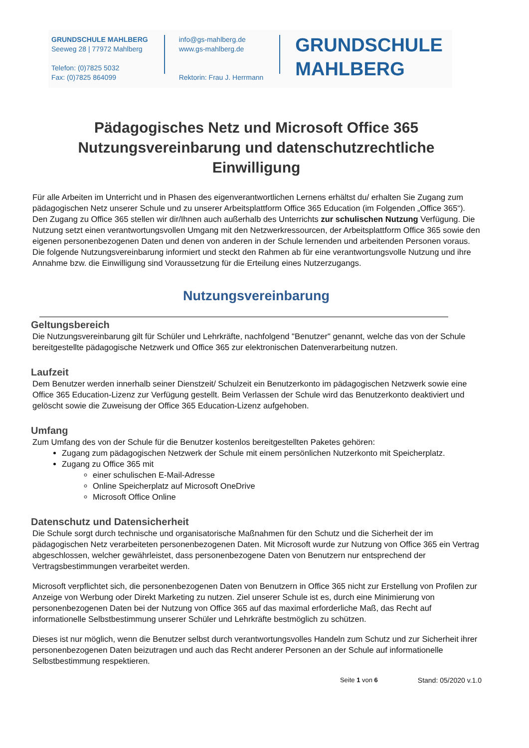GRUNDSCHULE MAHLBERG
Seeweg 28 | 77972 Mahlberg
Telefon: (0)7825 5032
Fax: (0)7825 864099
info@gs-mahlberg.de
www.gs-mahlberg.de
Rektorin: Frau J. Herrmann
GRUNDSCHULE
MAHLBERG
Pädagogisches Netz und Microsoft Office 365
Nutzungsvereinbarung und datenschutzrechtliche
Einwilligung
Für alle Arbeiten im Unterricht und in Phasen des eigenverantwortlichen Lernens erhältst du/ erhalten Sie Zugang zum pädagogischen Netz unserer Schule und zu unserer Arbeitsplattform Office 365 Education (im Folgenden „Office 365“). Den Zugang zu Office 365 stellen wir dir/Ihnen auch außerhalb des Unterrichts zur schulischen Nutzung Verfügung. Die Nutzung setzt einen verantwortungsvollen Umgang mit den Netzwerkressourcen, der Arbeitsplattform Office 365 sowie den eigenen personenbezogenen Daten und denen von anderen in der Schule lernenden und arbeitenden Personen voraus. Die folgende Nutzungsvereinbarung informiert und steckt den Rahmen ab für eine verantwortungsvolle Nutzung und ihre Annahme bzw. die Einwilligung sind Voraussetzung für die Erteilung eines Nutzerzugangs.
Nutzungsvereinbarung
Geltungsbereich
Die Nutzungsvereinbarung gilt für Schüler und Lehrkräfte, nachfolgend "Benutzer" genannt, welche das von der Schule bereitgestellte pädagogische Netzwerk und Office 365 zur elektronischen Datenverarbeitung nutzen.
Laufzeit
Dem Benutzer werden innerhalb seiner Dienstzeit/ Schulzeit ein Benutzerkonto im pädagogischen Netzwerk sowie eine Office 365 Education-Lizenz zur Verfügung gestellt. Beim Verlassen der Schule wird das Benutzerkonto deaktiviert und gelöscht sowie die Zuweisung der Office 365 Education-Lizenz aufgehoben.
Umfang
Zum Umfang des von der Schule für die Benutzer kostenlos bereitgestellten Paketes gehören:
Zugang zum pädagogischen Netzwerk der Schule mit einem persönlichen Nutzerkonto mit Speicherplatz.
Zugang zu Office 365 mit
einer schulischen E-Mail-Adresse
Online Speicherplatz auf Microsoft OneDrive
Microsoft Office Online
Datenschutz und Datensicherheit
Die Schule sorgt durch technische und organisatorische Maßnahmen für den Schutz und die Sicherheit der im pädagogischen Netz verarbeiteten personenbezogenen Daten. Mit Microsoft wurde zur Nutzung von Office 365 ein Vertrag abgeschlossen, welcher gewährleistet, dass personenbezogene Daten von Benutzern nur entsprechend der Vertragsbestimmungen verarbeitet werden.
Microsoft verpflichtet sich, die personenbezogenen Daten von Benutzern in Office 365 nicht zur Erstellung von Profilen zur Anzeige von Werbung oder Direkt Marketing zu nutzen. Ziel unserer Schule ist es, durch eine Minimierung von personenbezogenen Daten bei der Nutzung von Office 365 auf das maximal erforderliche Maß, das Recht auf informationelle Selbstbestimmung unserer Schüler und Lehrkräfte bestmöglich zu schützen.
Dieses ist nur möglich, wenn die Benutzer selbst durch verantwortungsvolles Handeln zum Schutz und zur Sicherheit ihrer personenbezogenen Daten beizutragen und auch das Recht anderer Personen an der Schule auf informationelle Selbstbestimmung respektieren.
Seite 1 von 6 Stand: 05/2020 v.1.0